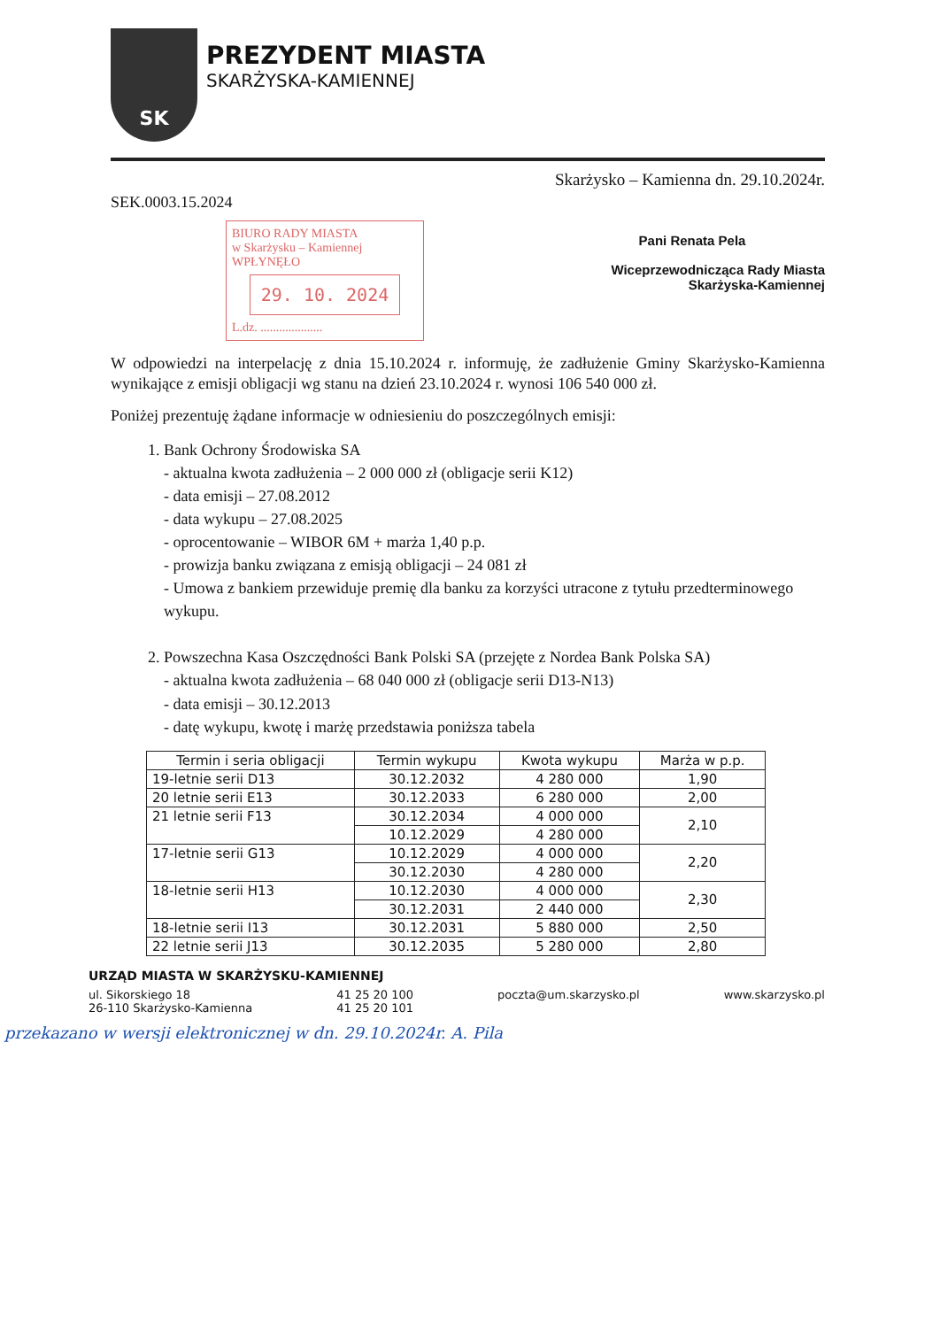SK
PREZYDENT MIASTA
SKARŻYSKA-KAMIENNEJ
Skarżysko – Kamienna dn. 29.10.2024r.
SEK.0003.15.2024
BIURO RADY MIASTA
w Skarżysku – Kamiennej
WPŁYNĘŁO
29. 10. 2024
L.dz. ....................
Pani Renata Pela
Wiceprzewodnicząca Rady Miasta
Skarżyska-Kamiennej
W odpowiedzi na interpelację z dnia 15.10.2024 r. informuję, że zadłużenie Gminy Skarżysko-Kamienna wynikające z emisji obligacji wg stanu na dzień 23.10.2024 r. wynosi 106 540 000 zł.
Poniżej prezentuję żądane informacje w odniesieniu do poszczególnych emisji:
1. Bank Ochrony Środowiska SA
- aktualna kwota zadłużenia – 2 000 000 zł (obligacje serii K12)
- data emisji – 27.08.2012
- data wykupu – 27.08.2025
- oprocentowanie – WIBOR 6M + marża 1,40 p.p.
- prowizja banku związana z emisją obligacji – 24 081 zł
- Umowa z bankiem przewiduje premię dla banku za korzyści utracone z tytułu przedterminowego wykupu.
2. Powszechna Kasa Oszczędności Bank Polski SA (przejęte z Nordea Bank Polska SA)
- aktualna kwota zadłużenia – 68 040 000 zł (obligacje serii D13-N13)
- data emisji – 30.12.2013
- datę wykupu, kwotę i marżę przedstawia poniższa tabela
| Termin i seria obligacji | Termin wykupu | Kwota wykupu | Marża w p.p. |
| --- | --- | --- | --- |
| 19-letnie serii D13 | 30.12.2032 | 4 280 000 | 1,90 |
| 20 letnie serii E13 | 30.12.2033 | 6 280 000 | 2,00 |
| 21 letnie serii F13 | 30.12.2034 | 4 000 000 | 2,10 |
| | 10.12.2029 | 4 280 000 | |
| 17-letnie serii G13 | 10.12.2029 | 4 000 000 | 2,20 |
| | 30.12.2030 | 4 280 000 | |
| 18-letnie serii H13 | 10.12.2030 | 4 000 000 | 2,30 |
| | 30.12.2031 | 2 440 000 | |
| 18-letnie serii I13 | 30.12.2031 | 5 880 000 | 2,50 |
| 22 letnie serii J13 | 30.12.2035 | 5 280 000 | 2,80 |
URZĄD MIASTA W SKARŻYSKU-KAMIENNEJ
ul. Sikorskiego 18
26-110 Skarżysko-Kamienna
41 25 20 100
41 25 20 101
poczta@um.skarzysko.pl www.skarzysko.pl
przekazano w wersji elektronicznej w dn. 29.10.2024r. A. Pila